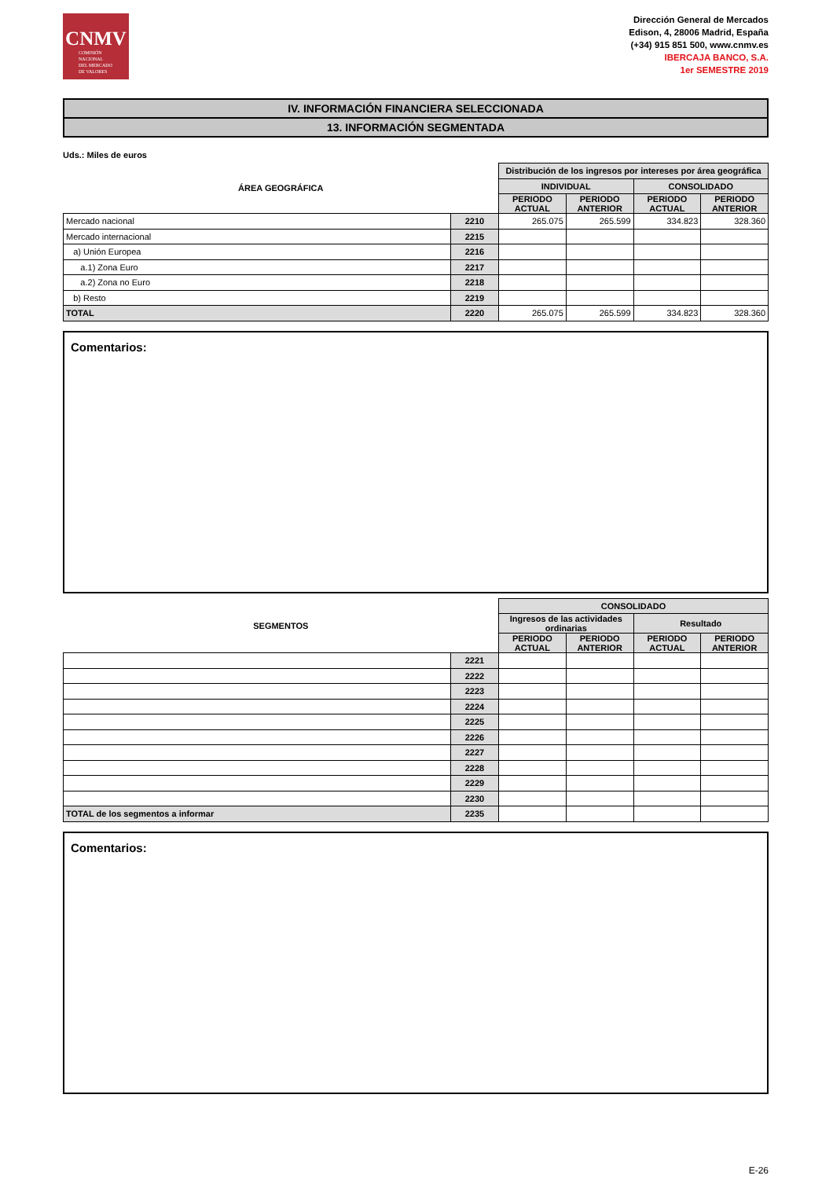CNMV
COMISIÓN
NACIONAL
DEL MERCADO
DE VALORES
Dirección General de Mercados
Edison, 4, 28006 Madrid, España
(+34) 915 851 500, www.cnmv.es
IBERCAJA BANCO, S.A.
1er SEMESTRE 2019
IV. INFORMACIÓN FINANCIERA SELECCIONADA
13. INFORMACIÓN SEGMENTADA
Uds.: Miles de euros
| ÁREA GEOGRÁFICA | | Distribución de los ingresos por intereses por área geográfica | | | |
| --- | --- | --- | --- | --- | --- |
| | | INDIVIDUAL | | CONSOLIDADO | |
| | | PERIODO ACTUAL | PERIODO ANTERIOR | PERIODO ACTUAL | PERIODO ANTERIOR |
| Mercado nacional | 2210 | 265.075 | 265.599 | 334.823 | 328.360 |
| Mercado internacional | 2215 | | | | |
| a) Unión Europea | 2216 | | | | |
| a.1) Zona Euro | 2217 | | | | |
| a.2) Zona no Euro | 2218 | | | | |
| b) Resto | 2219 | | | | |
| TOTAL | 2220 | 265.075 | 265.599 | 334.823 | 328.360 |
Comentarios:
| SEGMENTOS | | CONSOLIDADO | | | |
| --- | --- | --- | --- | --- | --- |
| | | Ingresos de las actividades ordinarias | | Resultado | |
| | | PERIODO ACTUAL | PERIODO ANTERIOR | PERIODO ACTUAL | PERIODO ANTERIOR |
| | 2221 | | | | |
| | 2222 | | | | |
| | 2223 | | | | |
| | 2224 | | | | |
| | 2225 | | | | |
| | 2226 | | | | |
| | 2227 | | | | |
| | 2228 | | | | |
| | 2229 | | | | |
| | 2230 | | | | |
| TOTAL de los segmentos a informar | 2235 | | | | |
Comentarios:
E-26